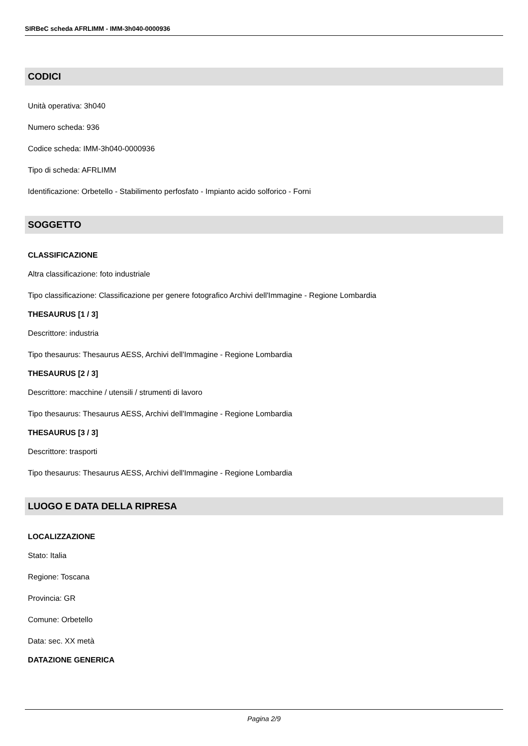SIRBeC scheda AFRLIMM - IMM-3h040-0000936
CODICI
Unità operativa: 3h040
Numero scheda: 936
Codice scheda: IMM-3h040-0000936
Tipo di scheda: AFRLIMM
Identificazione: Orbetello - Stabilimento perfosfato - Impianto acido solforico - Forni
SOGGETTO
CLASSIFICAZIONE
Altra classificazione: foto industriale
Tipo classificazione: Classificazione per genere fotografico Archivi dell'Immagine - Regione Lombardia
THESAURUS [1 / 3]
Descrittore: industria
Tipo thesaurus: Thesaurus AESS, Archivi dell'Immagine - Regione Lombardia
THESAURUS [2 / 3]
Descrittore: macchine / utensili / strumenti di lavoro
Tipo thesaurus: Thesaurus AESS, Archivi dell'Immagine - Regione Lombardia
THESAURUS [3 / 3]
Descrittore: trasporti
Tipo thesaurus: Thesaurus AESS, Archivi dell'Immagine - Regione Lombardia
LUOGO E DATA DELLA RIPRESA
LOCALIZZAZIONE
Stato: Italia
Regione: Toscana
Provincia: GR
Comune: Orbetello
Data: sec. XX metà
DATAZIONE GENERICA
Pagina 2/9